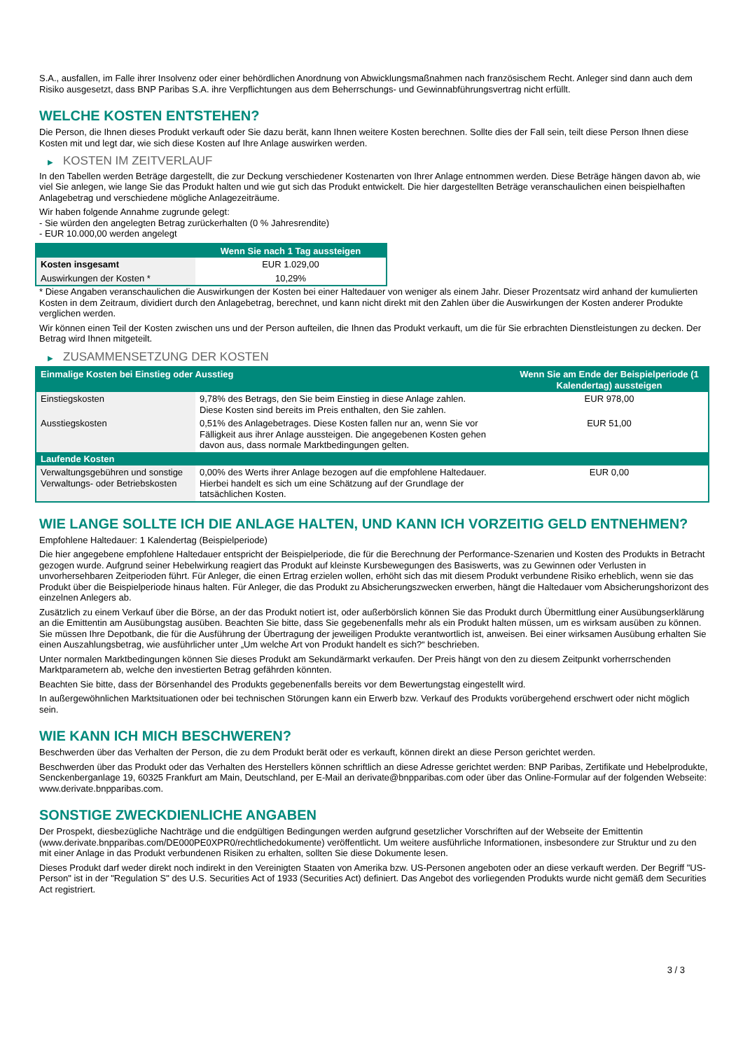S.A., ausfallen, im Falle ihrer Insolvenz oder einer behördlichen Anordnung von Abwicklungsmaßnahmen nach französischem Recht. Anleger sind dann auch dem Risiko ausgesetzt, dass BNP Paribas S.A. ihre Verpflichtungen aus dem Beherrschungs- und Gewinnabführungsvertrag nicht erfüllt.
WELCHE KOSTEN ENTSTEHEN?
Die Person, die Ihnen dieses Produkt verkauft oder Sie dazu berät, kann Ihnen weitere Kosten berechnen. Sollte dies der Fall sein, teilt diese Person Ihnen diese Kosten mit und legt dar, wie sich diese Kosten auf Ihre Anlage auswirken werden.
▶ KOSTEN IM ZEITVERLAUF
In den Tabellen werden Beträge dargestellt, die zur Deckung verschiedener Kostenarten von Ihrer Anlage entnommen werden. Diese Beträge hängen davon ab, wie viel Sie anlegen, wie lange Sie das Produkt halten und wie gut sich das Produkt entwickelt. Die hier dargestellten Beträge veranschaulichen einen beispielhaften Anlagebetrag und verschiedene mögliche Anlagezeiträume.
Wir haben folgende Annahme zugrunde gelegt:
- Sie würden den angelegten Betrag zurückerhalten (0 % Jahresrendite)
- EUR 10.000,00 werden angelegt
| | Wenn Sie nach 1 Tag aussteigen |
| --- | --- |
| Kosten insgesamt | EUR 1.029,00 |
| Auswirkungen der Kosten * | 10,29% |
* Diese Angaben veranschaulichen die Auswirkungen der Kosten bei einer Haltedauer von weniger als einem Jahr. Dieser Prozentsatz wird anhand der kumulierten Kosten in dem Zeitraum, dividiert durch den Anlagebetrag, berechnet, und kann nicht direkt mit den Zahlen über die Auswirkungen der Kosten anderer Produkte verglichen werden.
Wir können einen Teil der Kosten zwischen uns und der Person aufteilen, die Ihnen das Produkt verkauft, um die für Sie erbrachten Dienstleistungen zu decken. Der Betrag wird Ihnen mitgeteilt.
▶ ZUSAMMENSETZUNG DER KOSTEN
| Einmalige Kosten bei Einstieg oder Ausstieg | | Wenn Sie am Ende der Beispielperiode (1 Kalendertag) aussteigen |
| --- | --- | --- |
| Einstiegskosten | 9,78% des Betrags, den Sie beim Einstieg in diese Anlage zahlen. Diese Kosten sind bereits im Preis enthalten, den Sie zahlen. | EUR 978,00 |
| Ausstiegskosten | 0,51% des Anlagebetrages. Diese Kosten fallen nur an, wenn Sie vor Fälligkeit aus ihrer Anlage aussteigen. Die angegebenen Kosten gehen davon aus, dass normale Marktbedingungen gelten. | EUR 51,00 |
| Laufende Kosten | | |
| Verwaltungsgebühren und sonstige Verwaltungs- oder Betriebskosten | 0,00% des Werts ihrer Anlage bezogen auf die empfohlene Haltedauer. Hierbei handelt es sich um eine Schätzung auf der Grundlage der tatsächlichen Kosten. | EUR 0,00 |
WIE LANGE SOLLTE ICH DIE ANLAGE HALTEN, UND KANN ICH VORZEITIG GELD ENTNEHMEN?
Empfohlene Haltedauer: 1 Kalendertag (Beispielperiode)
Die hier angegebene empfohlene Haltedauer entspricht der Beispielperiode, die für die Berechnung der Performance-Szenarien und Kosten des Produkts in Betracht gezogen wurde. Aufgrund seiner Hebelwirkung reagiert das Produkt auf kleinste Kursbewegungen des Basiswerts, was zu Gewinnen oder Verlusten in unvorhersehbaren Zeitperioden führt. Für Anleger, die einen Ertrag erzielen wollen, erhöht sich das mit diesem Produkt verbundene Risiko erheblich, wenn sie das Produkt über die Beispielperiode hinaus halten. Für Anleger, die das Produkt zu Absicherungszwecken erwerben, hängt die Haltedauer vom Absicherungshorizont des einzelnen Anlegers ab.
Zusätzlich zu einem Verkauf über die Börse, an der das Produkt notiert ist, oder außerbörslich können Sie das Produkt durch Übermittlung einer Ausübungserklärung an die Emittentin am Ausübungstag ausüben. Beachten Sie bitte, dass Sie gegebenenfalls mehr als ein Produkt halten müssen, um es wirksam ausüben zu können. Sie müssen Ihre Depotbank, die für die Ausführung der Übertragung der jeweiligen Produkte verantwortlich ist, anweisen. Bei einer wirksamen Ausübung erhalten Sie einen Auszahlungsbetrag, wie ausführlicher unter „Um welche Art von Produkt handelt es sich?“ beschrieben.
Unter normalen Marktbedingungen können Sie dieses Produkt am Sekundärmarkt verkaufen. Der Preis hängt von den zu diesem Zeitpunkt vorherrschenden Marktparametern ab, welche den investierten Betrag gefährden könnten.
Beachten Sie bitte, dass der Börsenhandel des Produkts gegebenenfalls bereits vor dem Bewertungstag eingestellt wird.
In außergewöhnlichen Marktsituationen oder bei technischen Störungen kann ein Erwerb bzw. Verkauf des Produkts vorübergehend erschwert oder nicht möglich sein.
WIE KANN ICH MICH BESCHWEREN?
Beschwerden über das Verhalten der Person, die zu dem Produkt berät oder es verkauft, können direkt an diese Person gerichtet werden.
Beschwerden über das Produkt oder das Verhalten des Herstellers können schriftlich an diese Adresse gerichtet werden: BNP Paribas, Zertifikate und Hebelprodukte, Senckenberganlage 19, 60325 Frankfurt am Main, Deutschland, per E-Mail an derivate@bnpparibas.com oder über das Online-Formular auf der folgenden Webseite: www.derivate.bnpparibas.com.
SONSTIGE ZWECKDIENLICHE ANGABEN
Der Prospekt, diesbezügliche Nachträge und die endgültigen Bedingungen werden aufgrund gesetzlicher Vorschriften auf der Webseite der Emittentin (www.derivate.bnpparibas.com/DE000PE0XPR0/rechtlichedokumente) veröffentlicht. Um weitere ausführliche Informationen, insbesondere zur Struktur und zu den mit einer Anlage in das Produkt verbundenen Risiken zu erhalten, sollten Sie diese Dokumente lesen.
Dieses Produkt darf weder direkt noch indirekt in den Vereinigten Staaten von Amerika bzw. US-Personen angeboten oder an diese verkauft werden. Der Begriff "US-Person" ist in der "Regulation S" des U.S. Securities Act of 1933 (Securities Act) definiert. Das Angebot des vorliegenden Produkts wurde nicht gemäß dem Securities Act registriert.
3 / 3